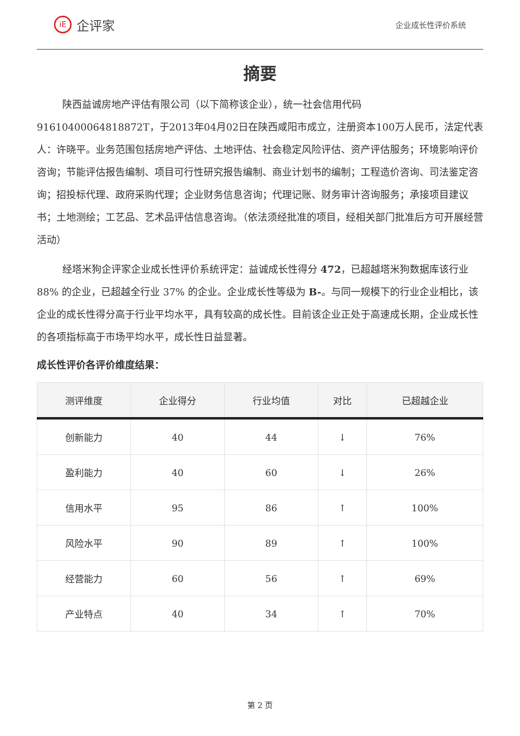iE
企评家
企业成长性评价系统
摘要
陕西益诚房地产评估有限公司（以下简称该企业），统一社会信用代码91610400064818872T，于2013年04月02日在陕西咸阳市成立，注册资本100万人民币，法定代表人：许晓平。业务范围包括房地产评估、土地评估、社会稳定风险评估、资产评估服务；环境影响评价咨询；节能评估报告编制、项目可行性研究报告编制、商业计划书的编制；工程造价咨询、司法鉴定咨询；招投标代理、政府采购代理；企业财务信息咨询；代理记账、财务审计咨询服务；承接项目建议书；土地测绘；工艺品、艺术品评估信息咨询。（依法须经批准的项目，经相关部门批准后方可开展经营活动）
经塔米狗企评家企业成长性评价系统评定：益诚成长性得分 472，已超越塔米狗数据库该行业 88% 的企业，已超越全行业 37% 的企业。企业成长性等级为 B-。与同一规模下的行业企业相比，该企业的成长性得分高于行业平均水平，具有较高的成长性。目前该企业正处于高速成长期，企业成长性的各项指标高于市场平均水平，成长性日益显著。
成长性评价各评价维度结果：
| 测评维度 | 企业得分 | 行业均值 | 对比 | 已超越企业 |
| --- | --- | --- | --- | --- |
| 创新能力 | 40 | 44 | ↓ | 76% |
| 盈利能力 | 40 | 60 | ↓ | 26% |
| 信用水平 | 95 | 86 | ↑ | 100% |
| 风险水平 | 90 | 89 | ↑ | 100% |
| 经营能力 | 60 | 56 | ↑ | 69% |
| 产业特点 | 40 | 34 | ↑ | 70% |
第 2 页